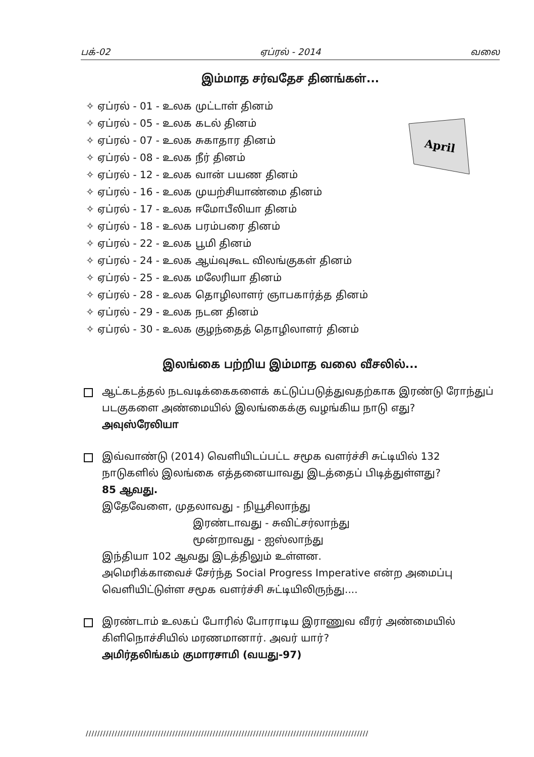பக்-02 ஏப்ரல் - 2014 வலை
இம்மாத சர்வதேச தினங்கள்...
April
✧ ஏப்ரல் - 01 - உலக முட்டாள் தினம்
✧ ஏப்ரல் - 05 - உலக கடல் தினம்
✧ ஏப்ரல் - 07 - உலக சுகாதார தினம்
✧ ஏப்ரல் - 08 - உலக நீர் தினம்
✧ ஏப்ரல் - 12 - உலக வான் பயண தினம்
✧ ஏப்ரல் - 16 - உலக முயற்சியாண்மை தினம்
✧ ஏப்ரல் - 17 - உலக ஈமோபீலியா தினம்
✧ ஏப்ரல் - 18 - உலக பரம்பரை தினம்
✧ ஏப்ரல் - 22 - உலக பூமி தினம்
✧ ஏப்ரல் - 24 - உலக ஆய்வுகூட விலங்குகள் தினம்
✧ ஏப்ரல் - 25 - உலக மலேரியா தினம்
✧ ஏப்ரல் - 28 - உலக தொழிலாளர் ஞாபகார்த்த தினம்
✧ ஏப்ரல் - 29 - உலக நடன தினம்
✧ ஏப்ரல் - 30 - உலக குழந்தைத் தொழிலாளர் தினம்
இலங்கை பற்றிய இம்மாத வலை வீசலில்...
ஆட்கடத்தல் நடவடிக்கைகளைக் கட்டுப்படுத்துவதற்காக இரண்டு ரோந்துப் படகுகளை அண்மையில் இலங்கைக்கு வழங்கிய நாடு எது?
அவுஸ்ரேலியா
இவ்வாண்டு (2014) வெளியிடப்பட்ட சமூக வளர்ச்சி சுட்டியில் 132 நாடுகளில் இலங்கை எத்தனையாவது இடத்தைப் பிடித்துள்ளது?
85 ஆவது.
இதேவேளை, முதலாவது - நியூசிலாந்து
இரண்டாவது - சுவிட்சர்லாந்து
மூன்றாவது - ஐஸ்லாந்து
இந்தியா 102 ஆவது இடத்திலும் உள்ளன.
அமெரிக்காவைச் சேர்ந்த Social Progress Imperative என்ற அமைப்பு வெளியிட்டுள்ள சமூக வளர்ச்சி சுட்டியிலிருந்து....
இரண்டாம் உலகப் போரில் போராடிய இராணுவ வீரர் அண்மையில் கிளிநொச்சியில் மரணமானார். அவர் யார்?
அமிர்தலிங்கம் குமாரசாமி (வயது-97)
//////////////////////////////////////////////////////////////////////////////////////////////////